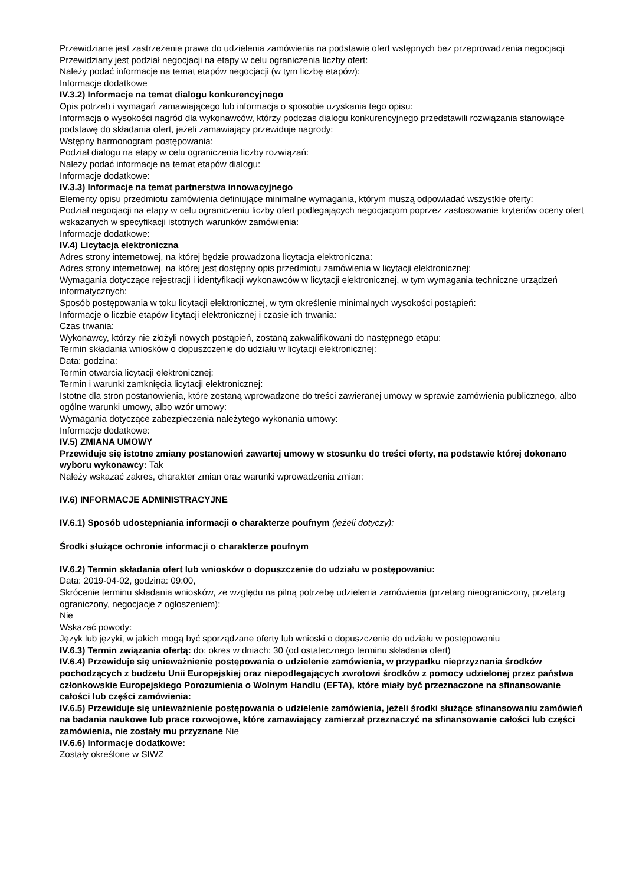Przewidziane jest zastrzeżenie prawa do udzielenia zamówienia na podstawie ofert wstępnych bez przeprowadzenia negocjacji
Przewidziany jest podział negocjacji na etapy w celu ograniczenia liczby ofert:
Należy podać informacje na temat etapów negocjacji (w tym liczbę etapów):
Informacje dodatkowe
IV.3.2) Informacje na temat dialogu konkurencyjnego
Opis potrzeb i wymagań zamawiającego lub informacja o sposobie uzyskania tego opisu:
Informacja o wysokości nagród dla wykonawców, którzy podczas dialogu konkurencyjnego przedstawili rozwiązania stanowiące podstawę do składania ofert, jeżeli zamawiający przewiduje nagrody:
Wstępny harmonogram postępowania:
Podział dialogu na etapy w celu ograniczenia liczby rozwiązań:
Należy podać informacje na temat etapów dialogu:
Informacje dodatkowe:
IV.3.3) Informacje na temat partnerstwa innowacyjnego
Elementy opisu przedmiotu zamówienia definiujące minimalne wymagania, którym muszą odpowiadać wszystkie oferty:
Podział negocjacji na etapy w celu ograniczeniu liczby ofert podlegających negocjacjom poprzez zastosowanie kryteriów oceny ofert wskazanych w specyfikacji istotnych warunków zamówienia:
Informacje dodatkowe:
IV.4) Licytacja elektroniczna
Adres strony internetowej, na której będzie prowadzona licytacja elektroniczna:
Adres strony internetowej, na której jest dostępny opis przedmiotu zamówienia w licytacji elektronicznej:
Wymagania dotyczące rejestracji i identyfikacji wykonawców w licytacji elektronicznej, w tym wymagania techniczne urządzeń informatycznych:
Sposób postępowania w toku licytacji elektronicznej, w tym określenie minimalnych wysokości postąpień:
Informacje o liczbie etapów licytacji elektronicznej i czasie ich trwania:
Czas trwania:
Wykonawcy, którzy nie złożyli nowych postąpień, zostaną zakwalifikowani do następnego etapu:
Termin składania wniosków o dopuszczenie do udziału w licytacji elektronicznej:
Data: godzina:
Termin otwarcia licytacji elektronicznej:
Termin i warunki zamknięcia licytacji elektronicznej:
Istotne dla stron postanowienia, które zostaną wprowadzone do treści zawieranej umowy w sprawie zamówienia publicznego, albo ogólne warunki umowy, albo wzór umowy:
Wymagania dotyczące zabezpieczenia należytego wykonania umowy:
Informacje dodatkowe:
IV.5) ZMIANA UMOWY
Przewiduje się istotne zmiany postanowień zawartej umowy w stosunku do treści oferty, na podstawie której dokonano wyboru wykonawcy: Tak
Należy wskazać zakres, charakter zmian oraz warunki wprowadzenia zmian:
IV.6) INFORMACJE ADMINISTRACYJNE
IV.6.1) Sposób udostępniania informacji o charakterze poufnym (jeżeli dotyczy):
Środki służące ochronie informacji o charakterze poufnym
IV.6.2) Termin składania ofert lub wniosków o dopuszczenie do udziału w postępowaniu:
Data: 2019-04-02, godzina: 09:00,
Skrócenie terminu składania wniosków, ze względu na pilną potrzebę udzielenia zamówienia (przetarg nieograniczony, przetarg ograniczony, negocjacje z ogłoszeniem):
Nie
Wskazać powody:
Język lub języki, w jakich mogą być sporządzane oferty lub wnioski o dopuszczenie do udziału w postępowaniu
IV.6.3) Termin związania ofertą: do: okres w dniach: 30 (od ostatecznego terminu składania ofert)
IV.6.4) Przewiduje się unieważnienie postępowania o udzielenie zamówienia, w przypadku nieprzyznania środków pochodzących z budżetu Unii Europejskiej oraz niepodlegających zwrotowi środków z pomocy udzielonej przez państwa członkowskie Europejskiego Porozumienia o Wolnym Handlu (EFTA), które miały być przeznaczone na sfinansowanie całości lub części zamówienia:
IV.6.5) Przewiduje się unieważnienie postępowania o udzielenie zamówienia, jeżeli środki służące sfinansowaniu zamówień na badania naukowe lub prace rozwojowe, które zamawiający zamierzał przeznaczyć na sfinansowanie całości lub części zamówienia, nie zostały mu przyznane Nie
IV.6.6) Informacje dodatkowe:
Zostały określone w SIWZ